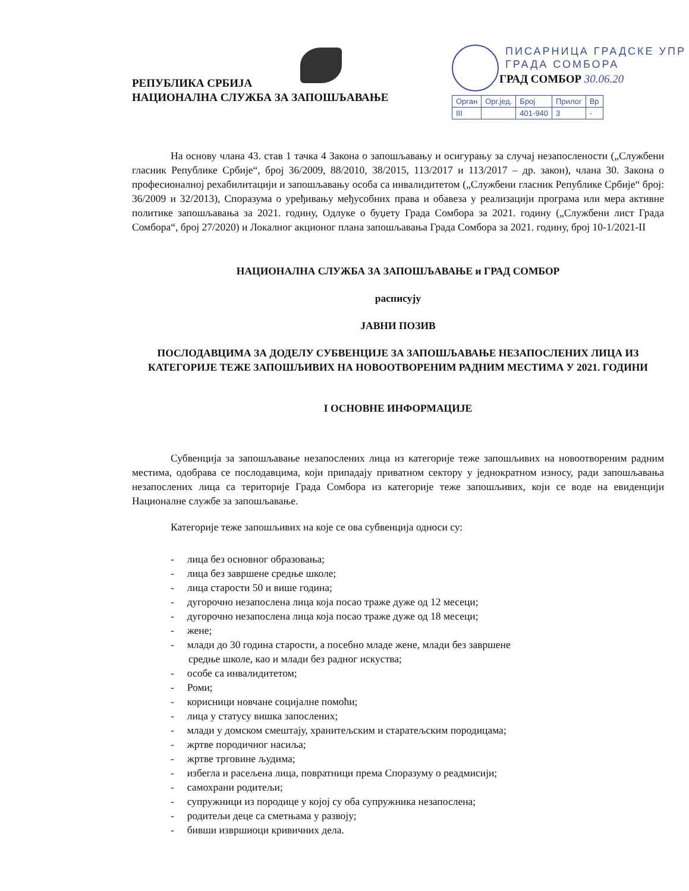РЕПУБЛИКА СРБИЈА
НАЦИОНАЛНА СЛУЖБА ЗА ЗАПОШЉАВАЊЕ
ПИСАРНИЦА ГРАДСКЕ УПР
ГРАДА СОМБОРА
ГРАД СОМБОР 30.06.20
| Орган | Орг.јед. | Број | Прилог | Вр |
| III | | 401-940 | 3 | - |
На основу члана 43. став 1 тачка 4 Закона о запошљавању и осигурању за случај незапослености („Службени гласник Републике Србије“, број 36/2009, 88/2010, 38/2015, 113/2017 и 113/2017 – др. закон), члана 30. Закона о професионалној рехабилитацији и запошљавању особа са инвалидитетом („Службени гласник Републике Србије“ број: 36/2009 и 32/2013), Споразума о уређивању међусобних права и обавеза у реализацији програма или мера активне политике запошљавања за 2021. годину, Одлуке о буџету Града Сомбора за 2021. годину („Службени лист Града Сомбора“, број 27/2020) и Локалног акционог плана запошљавања Града Сомбора за 2021. годину, број 10-1/2021-II
НАЦИОНАЛНА СЛУЖБА ЗА ЗАПОШЉАВАЊЕ и ГРАД СОМБОР
расписују
ЈАВНИ ПОЗИВ
ПОСЛОДАВЦИМА ЗА ДОДЕЛУ СУБВЕНЦИЈЕ ЗА ЗАПОШЉАВАЊЕ НЕЗАПОСЛЕНИХ ЛИЦА ИЗ КАТЕГОРИЈЕ ТЕЖЕ ЗАПОШЉИВИХ НА НОВООТВОРЕНИМ РАДНИМ МЕСТИМА У 2021. ГОДИНИ
I ОСНОВНЕ ИНФОРМАЦИЈЕ
Субвенција за запошљавање незапослених лица из категорије теже запошљивих на новоотвореним радним местима, одобрава се послодавцима, који припадају приватном сектору у једнократном износу, ради запошљавања незапослених лица са територије Града Сомбора из категорије теже запошљивих, који се воде на евиденцији Националне службе за запошљавање.
Категорије теже запошљивих на које се ова субвенција односи су:
- лица без основног образовања;
- лица без завршене средње школе;
- лица старости 50 и више година;
- дугорочно незапослена лица која посао траже дуже од 12 месеци;
- дугорочно незапослена лица која посао траже дуже од 18 месеци;
- жене;
- млади до 30 година старости, а посебно младе жене, млади без завршене
средње школе, као и млади без радног искуства;
- особе са инвалидитетом;
- Роми;
- корисници новчане социјалне помоћи;
- лица у статусу вишка запослених;
- млади у домском смештају, хранитељским и старатељским породицама;
- жртве породичног насиља;
- жртве трговине људима;
- избегла и расељена лица, повратници према Споразуму о реадмисији;
- самохрани родитељи;
- супружници из породице у којој су оба супружника незапослена;
- родитељи деце са сметњама у развоју;
- бивши извршиоци кривичних дела.